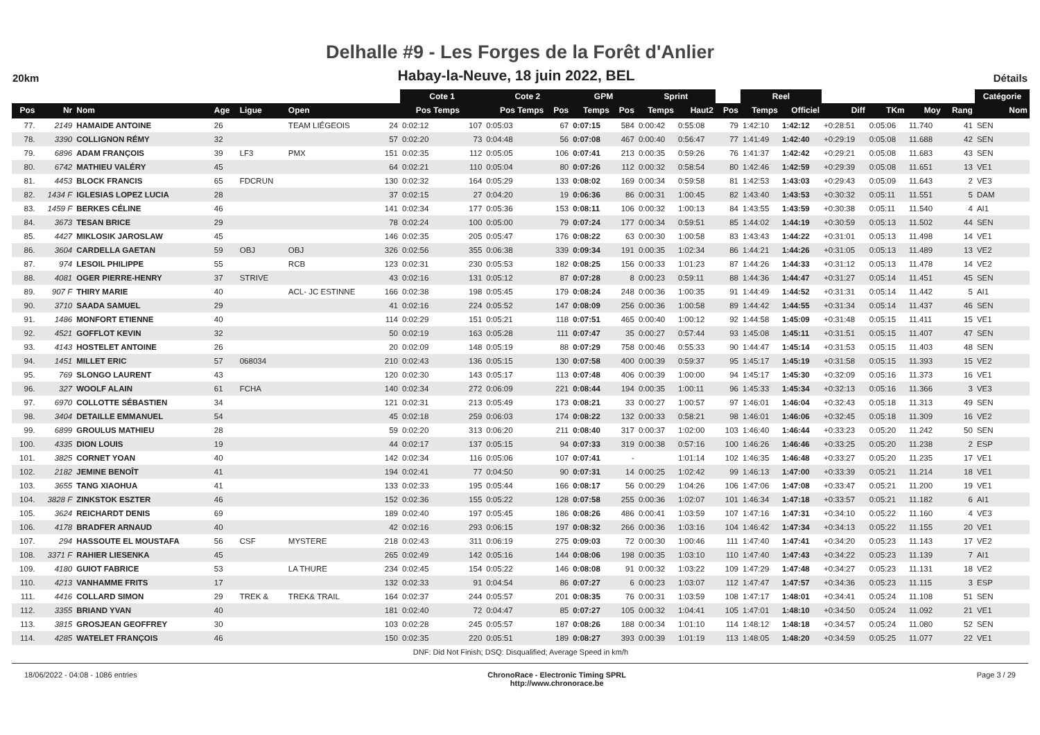Delhalle #9 - Les Forges de la Forêt d'Anlier
20km
Habay-la-Neuve, 18 juin 2022, BEL
Détails
| | | | | | | | Cote 1 | | Cote 2 | | GPM | | Sprint | | | Reel | | | | | | Catégorie |
| --- | --- | --- | --- | --- | --- | --- | --- | --- | --- | --- | --- | --- | --- | --- | --- | --- | --- | --- | --- | --- | --- | --- |
| Pos | Nr | Nom | Age | Ligue | Open | | Pos Temps | | Pos Temps | Pos | Temps | Pos | Temps | Haut2 | Pos | Temps | Officiel | Diff | TKm | Moy | Rang | Nom |
| 77. | 2149 | HAMAIDE ANTOINE | 26 | | TEAM LIÉGEOIS | 24 | 0:02:12 | 107 | 0:05:03 | 67 | 0:07:15 | 584 | 0:00:42 | 0:55:08 | 79 | 1:42:10 | 1:42:12 | +0:28:51 | 0:05:06 | 11.740 | 41 | SEN |
| 78. | 3390 | COLLIGNON RÉMY | 32 | | | 57 | 0:02:20 | 73 | 0:04:48 | 56 | 0:07:08 | 467 | 0:00:40 | 0:56:47 | 77 | 1:41:49 | 1:42:40 | +0:29:19 | 0:05:08 | 11.688 | 42 | SEN |
| 79. | 6896 | ADAM FRANÇOIS | 39 | LF3 | PMX | 151 | 0:02:35 | 112 | 0:05:05 | 106 | 0:07:41 | 213 | 0:00:35 | 0:59:26 | 76 | 1:41:37 | 1:42:42 | +0:29:21 | 0:05:08 | 11.683 | 43 | SEN |
| 80. | 6742 | MATHIEU VALÉRY | 45 | | | 64 | 0:02:21 | 110 | 0:05:04 | 80 | 0:07:26 | 112 | 0:00:32 | 0:58:54 | 80 | 1:42:46 | 1:42:59 | +0:29:39 | 0:05:08 | 11.651 | 13 | VE1 |
| 81. | 4453 | BLOCK FRANCIS | 65 | FDCRUN | | 130 | 0:02:32 | 164 | 0:05:29 | 133 | 0:08:02 | 169 | 0:00:34 | 0:59:58 | 81 | 1:42:53 | 1:43:03 | +0:29:43 | 0:05:09 | 11.643 | 2 | VE3 |
| 82. | 1434 F | IGLESIAS LOPEZ LUCIA | 28 | | | 37 | 0:02:15 | 27 | 0:04:20 | 19 | 0:06:36 | 86 | 0:00:31 | 1:00:45 | 82 | 1:43:40 | 1:43:53 | +0:30:32 | 0:05:11 | 11.551 | 5 | DAM |
| 83. | 1459 F | BERKES CÉLINE | 46 | | | 141 | 0:02:34 | 177 | 0:05:36 | 153 | 0:08:11 | 106 | 0:00:32 | 1:00:13 | 84 | 1:43:55 | 1:43:59 | +0:30:38 | 0:05:11 | 11.540 | 4 | AI1 |
| 84. | 3673 | TESAN BRICE | 29 | | | 78 | 0:02:24 | 100 | 0:05:00 | 79 | 0:07:24 | 177 | 0:00:34 | 0:59:51 | 85 | 1:44:02 | 1:44:19 | +0:30:59 | 0:05:13 | 11.502 | 44 | SEN |
| 85. | 4427 | MIKLOSIK JAROSLAW | 45 | | | 146 | 0:02:35 | 205 | 0:05:47 | 176 | 0:08:22 | 63 | 0:00:30 | 1:00:58 | 83 | 1:43:43 | 1:44:22 | +0:31:01 | 0:05:13 | 11.498 | 14 | VE1 |
| 86. | 3604 | CARDELLA GAETAN | 59 | OBJ | OBJ | 326 | 0:02:56 | 355 | 0:06:38 | 339 | 0:09:34 | 191 | 0:00:35 | 1:02:34 | 86 | 1:44:21 | 1:44:26 | +0:31:05 | 0:05:13 | 11.489 | 13 | VE2 |
| 87. | 974 | LESOIL PHILIPPE | 55 | | RCB | 123 | 0:02:31 | 230 | 0:05:53 | 182 | 0:08:25 | 156 | 0:00:33 | 1:01:23 | 87 | 1:44:26 | 1:44:33 | +0:31:12 | 0:05:13 | 11.478 | 14 | VE2 |
| 88. | 4081 | OGER PIERRE-HENRY | 37 | STRIVE | | 43 | 0:02:16 | 131 | 0:05:12 | 87 | 0:07:28 | 8 | 0:00:23 | 0:59:11 | 88 | 1:44:36 | 1:44:47 | +0:31:27 | 0:05:14 | 11.451 | 45 | SEN |
| 89. | 907 F | THIRY MARIE | 40 | | ACL- JC ESTINNE | 166 | 0:02:38 | 198 | 0:05:45 | 179 | 0:08:24 | 248 | 0:00:36 | 1:00:35 | 91 | 1:44:49 | 1:44:52 | +0:31:31 | 0:05:14 | 11.442 | 5 | AI1 |
| 90. | 3710 | SAADA SAMUEL | 29 | | | 41 | 0:02:16 | 224 | 0:05:52 | 147 | 0:08:09 | 256 | 0:00:36 | 1:00:58 | 89 | 1:44:42 | 1:44:55 | +0:31:34 | 0:05:14 | 11.437 | 46 | SEN |
| 91. | 1486 | MONFORT ETIENNE | 40 | | | 114 | 0:02:29 | 151 | 0:05:21 | 118 | 0:07:51 | 465 | 0:00:40 | 1:00:12 | 92 | 1:44:58 | 1:45:09 | +0:31:48 | 0:05:15 | 11.411 | 15 | VE1 |
| 92. | 4521 | GOFFLOT KEVIN | 32 | | | 50 | 0:02:19 | 163 | 0:05:28 | 111 | 0:07:47 | 35 | 0:00:27 | 0:57:44 | 93 | 1:45:08 | 1:45:11 | +0:31:51 | 0:05:15 | 11.407 | 47 | SEN |
| 93. | 4143 | HOSTELET ANTOINE | 26 | | | 20 | 0:02:09 | 148 | 0:05:19 | 88 | 0:07:29 | 758 | 0:00:46 | 0:55:33 | 90 | 1:44:47 | 1:45:14 | +0:31:53 | 0:05:15 | 11.403 | 48 | SEN |
| 94. | 1451 | MILLET ERIC | 57 | 068034 | | 210 | 0:02:43 | 136 | 0:05:15 | 130 | 0:07:58 | 400 | 0:00:39 | 0:59:37 | 95 | 1:45:17 | 1:45:19 | +0:31:58 | 0:05:15 | 11.393 | 15 | VE2 |
| 95. | 769 | SLONGO LAURENT | 43 | | | 120 | 0:02:30 | 143 | 0:05:17 | 113 | 0:07:48 | 406 | 0:00:39 | 1:00:00 | 94 | 1:45:17 | 1:45:30 | +0:32:09 | 0:05:16 | 11.373 | 16 | VE1 |
| 96. | 327 | WOOLF ALAIN | 61 | FCHA | | 140 | 0:02:34 | 272 | 0:06:09 | 221 | 0:08:44 | 194 | 0:00:35 | 1:00:11 | 96 | 1:45:33 | 1:45:34 | +0:32:13 | 0:05:16 | 11.366 | 3 | VE3 |
| 97. | 6970 | COLLOTTE SÉBASTIEN | 34 | | | 121 | 0:02:31 | 213 | 0:05:49 | 173 | 0:08:21 | 33 | 0:00:27 | 1:00:57 | 97 | 1:46:01 | 1:46:04 | +0:32:43 | 0:05:18 | 11.313 | 49 | SEN |
| 98. | 3404 | DETAILLE EMMANUEL | 54 | | | 45 | 0:02:18 | 259 | 0:06:03 | 174 | 0:08:22 | 132 | 0:00:33 | 0:58:21 | 98 | 1:46:01 | 1:46:06 | +0:32:45 | 0:05:18 | 11.309 | 16 | VE2 |
| 99. | 6899 | GROULUS MATHIEU | 28 | | | 59 | 0:02:20 | 313 | 0:06:20 | 211 | 0:08:40 | 317 | 0:00:37 | 1:02:00 | 103 | 1:46:40 | 1:46:44 | +0:33:23 | 0:05:20 | 11.242 | 50 | SEN |
| 100. | 4335 | DION LOUIS | 19 | | | 44 | 0:02:17 | 137 | 0:05:15 | 94 | 0:07:33 | 319 | 0:00:38 | 0:57:16 | 100 | 1:46:26 | 1:46:46 | +0:33:25 | 0:05:20 | 11.238 | 2 | ESP |
| 101. | 3825 | CORNET YOAN | 40 | | | 142 | 0:02:34 | 116 | 0:05:06 | 107 | 0:07:41 | - | | 1:01:14 | 102 | 1:46:35 | 1:46:48 | +0:33:27 | 0:05:20 | 11.235 | 17 | VE1 |
| 102. | 2182 | JEMINE BENOÎT | 41 | | | 194 | 0:02:41 | 77 | 0:04:50 | 90 | 0:07:31 | 14 | 0:00:25 | 1:02:42 | 99 | 1:46:13 | 1:47:00 | +0:33:39 | 0:05:21 | 11.214 | 18 | VE1 |
| 103. | 3655 | TANG XIAOHUA | 41 | | | 133 | 0:02:33 | 195 | 0:05:44 | 166 | 0:08:17 | 56 | 0:00:29 | 1:04:26 | 106 | 1:47:06 | 1:47:08 | +0:33:47 | 0:05:21 | 11.200 | 19 | VE1 |
| 104. | 3828 F | ZINKSTOK ESZTER | 46 | | | 152 | 0:02:36 | 155 | 0:05:22 | 128 | 0:07:58 | 255 | 0:00:36 | 1:02:07 | 101 | 1:46:34 | 1:47:18 | +0:33:57 | 0:05:21 | 11.182 | 6 | AI1 |
| 105. | 3624 | REICHARDT DENIS | 69 | | | 189 | 0:02:40 | 197 | 0:05:45 | 186 | 0:08:26 | 486 | 0:00:41 | 1:03:59 | 107 | 1:47:16 | 1:47:31 | +0:34:10 | 0:05:22 | 11.160 | 4 | VE3 |
| 106. | 4178 | BRADFER ARNAUD | 40 | | | 42 | 0:02:16 | 293 | 0:06:15 | 197 | 0:08:32 | 266 | 0:00:36 | 1:03:16 | 104 | 1:46:42 | 1:47:34 | +0:34:13 | 0:05:22 | 11.155 | 20 | VE1 |
| 107. | 294 | HASSOUTE EL MOUSTAFA | 56 | CSF | MYSTERE | 218 | 0:02:43 | 311 | 0:06:19 | 275 | 0:09:03 | 72 | 0:00:30 | 1:00:46 | 111 | 1:47:40 | 1:47:41 | +0:34:20 | 0:05:23 | 11.143 | 17 | VE2 |
| 108. | 3371 F | RAHIER LIESENKA | 45 | | | 265 | 0:02:49 | 142 | 0:05:16 | 144 | 0:08:06 | 198 | 0:00:35 | 1:03:10 | 110 | 1:47:40 | 1:47:43 | +0:34:22 | 0:05:23 | 11.139 | 7 | AI1 |
| 109. | 4180 | GUIOT FABRICE | 53 | | LA THURE | 234 | 0:02:45 | 154 | 0:05:22 | 146 | 0:08:08 | 91 | 0:00:32 | 1:03:22 | 109 | 1:47:29 | 1:47:48 | +0:34:27 | 0:05:23 | 11.131 | 18 | VE2 |
| 110. | 4213 | VANHAMME FRITS | 17 | | | 132 | 0:02:33 | 91 | 0:04:54 | 86 | 0:07:27 | 6 | 0:00:23 | 1:03:07 | 112 | 1:47:47 | 1:47:57 | +0:34:36 | 0:05:23 | 11.115 | 3 | ESP |
| 111. | 4416 | COLLARD SIMON | 29 | TREK & | TREK& TRAIL | 164 | 0:02:37 | 244 | 0:05:57 | 201 | 0:08:35 | 76 | 0:00:31 | 1:03:59 | 108 | 1:47:17 | 1:48:01 | +0:34:41 | 0:05:24 | 11.108 | 51 | SEN |
| 112. | 3355 | BRIAND YVAN | 40 | | | 181 | 0:02:40 | 72 | 0:04:47 | 85 | 0:07:27 | 105 | 0:00:32 | 1:04:41 | 105 | 1:47:01 | 1:48:10 | +0:34:50 | 0:05:24 | 11.092 | 21 | VE1 |
| 113. | 3815 | GROSJEAN GEOFFREY | 30 | | | 103 | 0:02:28 | 245 | 0:05:57 | 187 | 0:08:26 | 188 | 0:00:34 | 1:01:10 | 114 | 1:48:12 | 1:48:18 | +0:34:57 | 0:05:24 | 11.080 | 52 | SEN |
| 114. | 4285 | WATELET FRANÇOIS | 46 | | | 150 | 0:02:35 | 220 | 0:05:51 | 189 | 0:08:27 | 393 | 0:00:39 | 1:01:19 | 113 | 1:48:05 | 1:48:20 | +0:34:59 | 0:05:25 | 11.077 | 22 | VE1 |
| DNF: Did Not Finish; DSQ: Disqualified; Average Speed in km/h | | | | | | | | | | | | | | | | | | | | | | |
18/06/2022 - 04:08 - 1086 entries ChronoRace - Electronic Timing SPRL
http://www.chronorace.be Page 3 / 29